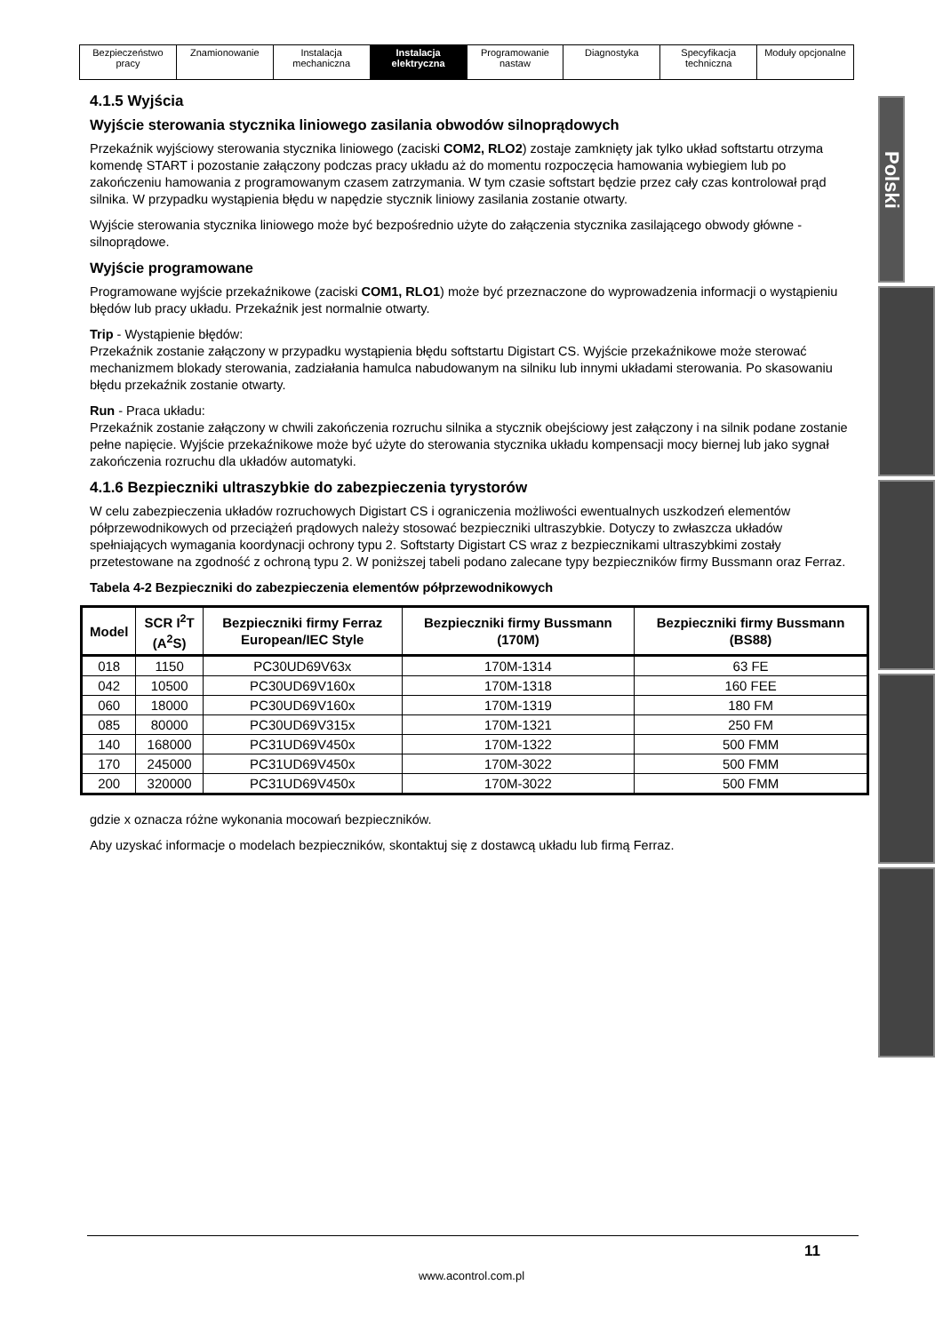| Bezpieczeństwo pracy | Znamionowanie | Instalacja mechaniczna | Instalacja elektryczna | Programowanie nastaw | Diagnostyka | Specyfikacja techniczna | Moduły opcjonalne |
Polski
4.1.5 Wyjścia
Wyjście sterowania stycznika liniowego zasilania obwodów silnoprądowych
Przekaźnik wyjściowy sterowania stycznika liniowego (zaciski COM2, RLO2) zostaje zamknięty jak tylko układ softstartu otrzyma komendę START i pozostanie załączony podczas pracy układu aż do momentu rozpoczęcia hamowania wybiegiem lub po zakończeniu hamowania z programowanym czasem zatrzymania. W tym czasie softstart będzie przez cały czas kontrolował prąd silnika. W przypadku wystąpienia błędu w napędzie stycznik liniowy zasilania zostanie otwarty.
Wyjście sterowania stycznika liniowego może być bezpośrednio użyte do załączenia stycznika zasilającego obwody główne - silnoprądowe.
Wyjście programowane
Programowane wyjście przekaźnikowe (zaciski COM1, RLO1) może być przeznaczone do wyprowadzenia informacji o wystąpieniu błędów lub pracy układu. Przekaźnik jest normalnie otwarty.
Trip - Wystąpienie błędów:
Przekaźnik zostanie załączony w przypadku wystąpienia błędu softstartu Digistart CS. Wyjście przekaźnikowe może sterować mechanizmem blokady sterowania, zadziałania hamulca nabudowanym na silniku lub innymi układami sterowania. Po skasowaniu błędu przekaźnik zostanie otwarty.
Run - Praca układu:
Przekaźnik zostanie załączony w chwili zakończenia rozruchu silnika a stycznik obejściowy jest załączony i na silnik podane zostanie pełne napięcie. Wyjście przekaźnikowe może być użyte do sterowania stycznika układu kompensacji mocy biernej lub jako sygnał zakończenia rozruchu dla układów automatyki.
4.1.6 Bezpieczniki ultraszybkie do zabezpieczenia tyrystorów
W celu zabezpieczenia układów rozruchowych Digistart CS i ograniczenia możliwości ewentualnych uszkodzeń elementów półprzewodnikowych od przeciążeń prądowych należy stosować bezpieczniki ultraszybkie. Dotyczy to zwłaszcza układów spełniających wymagania koordynacji ochrony typu 2. Softstarty Digistart CS wraz z bezpiecznikami ultraszybkimi zostały przetestowane na zgodność z ochroną typu 2. W poniższej tabeli podano zalecane typy bezpieczników firmy Bussmann oraz Ferraz.
Tabela 4-2 Bezpieczniki do zabezpieczenia elementów półprzewodnikowych
| Model | SCR I<sup>2</sup>T (A<sup>2</sup>S) | Bezpieczniki firmy Ferraz European/IEC Style | Bezpieczniki firmy Bussmann (170M) | Bezpieczniki firmy Bussmann (BS88) |
| --- | --- | --- | --- | --- |
| 018 | 1150 | PC30UD69V63x | 170M-1314 | 63 FE |
| 042 | 10500 | PC30UD69V160x | 170M-1318 | 160 FEE |
| 060 | 18000 | PC30UD69V160x | 170M-1319 | 180 FM |
| 085 | 80000 | PC30UD69V315x | 170M-1321 | 250 FM |
| 140 | 168000 | PC31UD69V450x | 170M-1322 | 500 FMM |
| 170 | 245000 | PC31UD69V450x | 170M-3022 | 500 FMM |
| 200 | 320000 | PC31UD69V450x | 170M-3022 | 500 FMM |
gdzie x oznacza różne wykonania mocowań bezpieczników.
Aby uzyskać informacje o modelach bezpieczników, skontaktuj się z dostawcą układu lub firmą Ferraz.
11
www.acontrol.com.pl